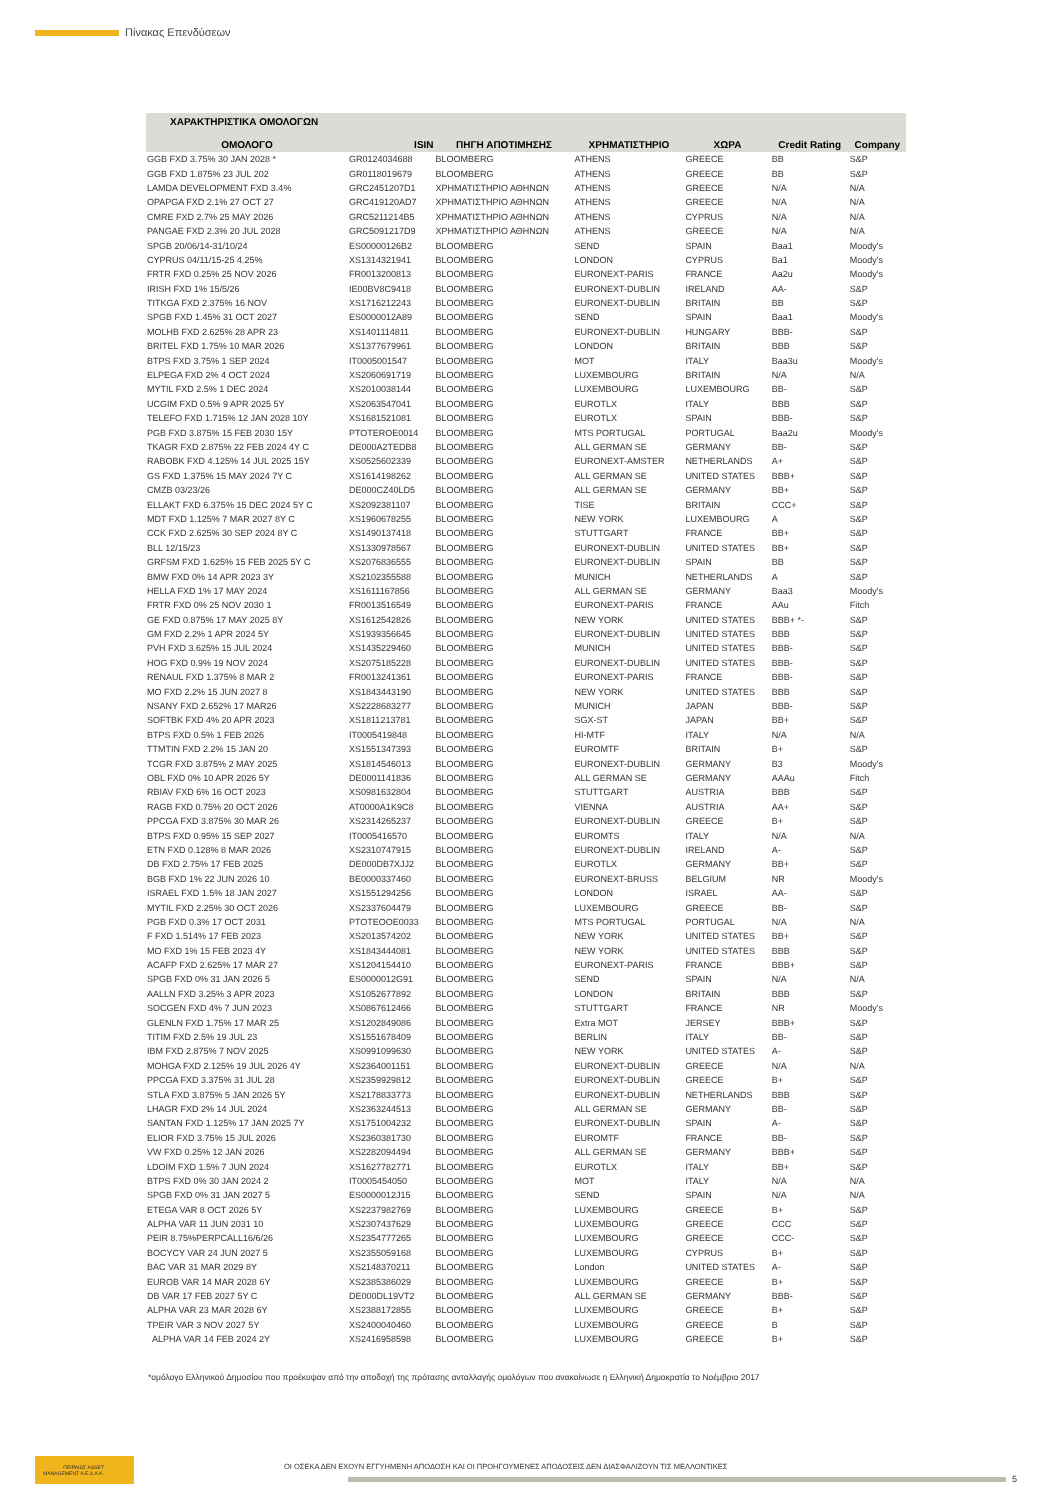Πίνακας Επενδύσεων
| ΧΑΡΑΚΤΗΡΙΣΤΙΚΑ ΟΜΟΛΟΓΩΝ | | | | | | |
| --- | --- | --- | --- | --- | --- | --- |
| ΟΜΟΛΟΓΟ | ISIN | ΠΗΓΗ ΑΠΟΤΙΜΗΣΗΣ | ΧΡΗΜΑΤΙΣΤΗΡΙΟ | ΧΩΡΑ | Credit Rating | Company |
| GGB FXD 3.75% 30 JAN 2028 * | GR0124034688 | BLOOMBERG | ATHENS | GREECE | BB | S&P |
| GGB FXD 1.875% 23 JUL 202 | GR0118019679 | BLOOMBERG | ATHENS | GREECE | BB | S&P |
| LAMDA DEVELOPMENT FXD 3.4% | GRC2451207D1 | ΧΡΗΜΑΤΙΣΤΗΡΙΟ ΑΘΗΝΩΝ | ATHENS | GREECE | N/A | N/A |
| OPAPGA FXD 2.1% 27 OCT 27 | GRC419120AD7 | ΧΡΗΜΑΤΙΣΤΗΡΙΟ ΑΘΗΝΩΝ | ATHENS | GREECE | N/A | N/A |
| CMRE FXD 2.7% 25 MAY 2026 | GRC5211214B5 | ΧΡΗΜΑΤΙΣΤΗΡΙΟ ΑΘΗΝΩΝ | ATHENS | CYPRUS | N/A | N/A |
| PANGAE FXD 2.3% 20 JUL 2028 | GRC5091217D9 | ΧΡΗΜΑΤΙΣΤΗΡΙΟ ΑΘΗΝΩΝ | ATHENS | GREECE | N/A | N/A |
| SPGB 20/06/14-31/10/24 | ES00000126B2 | BLOOMBERG | SEND | SPAIN | Baa1 | Moody's |
| CYPRUS 04/11/15-25 4.25% | XS1314321941 | BLOOMBERG | LONDON | CYPRUS | Ba1 | Moody's |
| FRTR FXD 0.25% 25 NOV 2026 | FR0013200813 | BLOOMBERG | EURONEXT-PARIS | FRANCE | Aa2u | Moody's |
| IRISH FXD 1% 15/5/26 | IE00BV8C9418 | BLOOMBERG | EURONEXT-DUBLIN | IRELAND | AA- | S&P |
| TITKGA FXD 2.375% 16 NOV | XS1716212243 | BLOOMBERG | EURONEXT-DUBLIN | BRITAIN | BB | S&P |
| SPGB FXD 1.45% 31 OCT 2027 | ES0000012A89 | BLOOMBERG | SEND | SPAIN | Baa1 | Moody's |
| MOLHB FXD 2.625% 28 APR 23 | XS1401114811 | BLOOMBERG | EURONEXT-DUBLIN | HUNGARY | BBB- | S&P |
| BRITEL FXD 1.75% 10 MAR 2026 | XS1377679961 | BLOOMBERG | LONDON | BRITAIN | BBB | S&P |
| BTPS FXD 3.75% 1 SEP 2024 | IT0005001547 | BLOOMBERG | MOT | ITALY | Baa3u | Moody's |
| ELPEGA FXD 2% 4 OCT 2024 | XS2060691719 | BLOOMBERG | LUXEMBOURG | BRITAIN | N/A | N/A |
| MYTIL FXD 2.5% 1 DEC 2024 | XS2010038144 | BLOOMBERG | LUXEMBOURG | LUXEMBOURG | BB- | S&P |
| UCGIM FXD 0.5% 9 APR 2025 5Y | XS2063547041 | BLOOMBERG | EUROTLX | ITALY | BBB | S&P |
| TELEFO FXD 1.715% 12 JAN 2028 10Y | XS1681521081 | BLOOMBERG | EUROTLX | SPAIN | BBB- | S&P |
| PGB FXD 3.875% 15 FEB 2030 15Y | PTOTEROE0014 | BLOOMBERG | MTS PORTUGAL | PORTUGAL | Baa2u | Moody's |
| TKAGR FXD 2.875% 22 FEB 2024 4Y C | DE000A2TEDB8 | BLOOMBERG | ALL GERMAN SE | GERMANY | BB- | S&P |
| RABOBK FXD 4.125% 14 JUL 2025 15Y | XS0525602339 | BLOOMBERG | EURONEXT-AMSTER | NETHERLANDS | A+ | S&P |
| GS FXD 1.375% 15 MAY 2024 7Y C | XS1614198262 | BLOOMBERG | ALL GERMAN SE | UNITED STATES | BBB+ | S&P |
| CMZB 03/23/26 | DE000CZ40LD5 | BLOOMBERG | ALL GERMAN SE | GERMANY | BB+ | S&P |
| ELLAKT FXD 6.375% 15 DEC 2024 5Y C | XS2092381107 | BLOOMBERG | TISE | BRITAIN | CCC+ | S&P |
| MDT FXD 1.125% 7 MAR 2027 8Y C | XS1960678255 | BLOOMBERG | NEW YORK | LUXEMBOURG | A | S&P |
| CCK FXD 2.625% 30 SEP 2024 8Y C | XS1490137418 | BLOOMBERG | STUTTGART | FRANCE | BB+ | S&P |
| BLL 12/15/23 | XS1330978567 | BLOOMBERG | EURONEXT-DUBLIN | UNITED STATES | BB+ | S&P |
| GRFSM FXD 1.625% 15 FEB 2025 5Y C | XS2076836555 | BLOOMBERG | EURONEXT-DUBLIN | SPAIN | BB | S&P |
| BMW FXD 0% 14 APR 2023 3Y | XS2102355588 | BLOOMBERG | MUNICH | NETHERLANDS | A | S&P |
| HELLA FXD 1% 17 MAY 2024 | XS1611167856 | BLOOMBERG | ALL GERMAN SE | GERMANY | Baa3 | Moody's |
| FRTR FXD 0% 25 NOV 2030 1 | FR0013516549 | BLOOMBERG | EURONEXT-PARIS | FRANCE | AAu | Fitch |
| GE FXD 0.875% 17 MAY 2025 8Y | XS1612542826 | BLOOMBERG | NEW YORK | UNITED STATES | BBB+ *- | S&P |
| GM FXD 2.2% 1 APR 2024 5Y | XS1939356645 | BLOOMBERG | EURONEXT-DUBLIN | UNITED STATES | BBB | S&P |
| PVH FXD 3.625% 15 JUL 2024 | XS1435229460 | BLOOMBERG | MUNICH | UNITED STATES | BBB- | S&P |
| HOG FXD 0.9% 19 NOV 2024 | XS2075185228 | BLOOMBERG | EURONEXT-DUBLIN | UNITED STATES | BBB- | S&P |
| RENAUL FXD 1.375% 8 MAR 2 | FR0013241361 | BLOOMBERG | EURONEXT-PARIS | FRANCE | BBB- | S&P |
| MO FXD 2.2% 15 JUN 2027 8 | XS1843443190 | BLOOMBERG | NEW YORK | UNITED STATES | BBB | S&P |
| NSANY FXD 2.652% 17 MAR26 | XS2228683277 | BLOOMBERG | MUNICH | JAPAN | BBB- | S&P |
| SOFTBK FXD 4% 20 APR 2023 | XS1811213781 | BLOOMBERG | SGX-ST | JAPAN | BB+ | S&P |
| BTPS FXD 0.5% 1 FEB 2026 | IT0005419848 | BLOOMBERG | HI-MTF | ITALY | N/A | N/A |
| TTMTIN FXD 2.2% 15 JAN 20 | XS1551347393 | BLOOMBERG | EUROMTF | BRITAIN | B+ | S&P |
| TCGR FXD 3.875% 2 MAY 2025 | XS1814546013 | BLOOMBERG | EURONEXT-DUBLIN | GERMANY | B3 | Moody's |
| OBL FXD 0% 10 APR 2026 5Y | DE0001141836 | BLOOMBERG | ALL GERMAN SE | GERMANY | AAAu | Fitch |
| RBIAV FXD 6% 16 OCT 2023 | XS0981632804 | BLOOMBERG | STUTTGART | AUSTRIA | BBB | S&P |
| RAGB FXD 0.75% 20 OCT 2026 | AT0000A1K9C8 | BLOOMBERG | VIENNA | AUSTRIA | AA+ | S&P |
| PPCGA FXD 3.875% 30 MAR 26 | XS2314265237 | BLOOMBERG | EURONEXT-DUBLIN | GREECE | B+ | S&P |
| BTPS FXD 0.95% 15 SEP 2027 | IT0005416570 | BLOOMBERG | EUROMTS | ITALY | N/A | N/A |
| ETN FXD 0.128% 8 MAR 2026 | XS2310747915 | BLOOMBERG | EURONEXT-DUBLIN | IRELAND | A- | S&P |
| DB FXD 2.75% 17 FEB 2025 | DE000DB7XJJ2 | BLOOMBERG | EUROTLX | GERMANY | BB+ | S&P |
| BGB FXD 1% 22 JUN 2026 10 | BE0000337460 | BLOOMBERG | EURONEXT-BRUSS | BELGIUM | NR | Moody's |
| ISRAEL FXD 1.5% 18 JAN 2027 | XS1551294256 | BLOOMBERG | LONDON | ISRAEL | AA- | S&P |
| MYTIL FXD 2.25% 30 OCT 2026 | XS2337604479 | BLOOMBERG | LUXEMBOURG | GREECE | BB- | S&P |
| PGB FXD 0.3% 17 OCT 2031 | PTOTEOOE0033 | BLOOMBERG | MTS PORTUGAL | PORTUGAL | N/A | N/A |
| F FXD 1.514% 17 FEB 2023 | XS2013574202 | BLOOMBERG | NEW YORK | UNITED STATES | BB+ | S&P |
| MO FXD 1% 15 FEB 2023 4Y | XS1843444081 | BLOOMBERG | NEW YORK | UNITED STATES | BBB | S&P |
| ACAFP FXD 2.625% 17 MAR 27 | XS1204154410 | BLOOMBERG | EURONEXT-PARIS | FRANCE | BBB+ | S&P |
| SPGB FXD 0% 31 JAN 2026 5 | ES0000012G91 | BLOOMBERG | SEND | SPAIN | N/A | N/A |
| AALLN FXD 3.25% 3 APR 2023 | XS1052677892 | BLOOMBERG | LONDON | BRITAIN | BBB | S&P |
| SOCGEN FXD 4% 7 JUN 2023 | XS0867612466 | BLOOMBERG | STUTTGART | FRANCE | NR | Moody's |
| GLENLN FXD 1.75% 17 MAR 25 | XS1202849086 | BLOOMBERG | Extra MOT | JERSEY | BBB+ | S&P |
| TITIM FXD 2.5% 19 JUL 23 | XS1551678409 | BLOOMBERG | BERLIN | ITALY | BB- | S&P |
| IBM FXD 2.875% 7 NOV 2025 | XS0991099630 | BLOOMBERG | NEW YORK | UNITED STATES | A- | S&P |
| MOHGA FXD 2.125% 19 JUL 2026 4Y | XS2364001151 | BLOOMBERG | EURONEXT-DUBLIN | GREECE | N/A | N/A |
| PPCGA FXD 3.375% 31 JUL 28 | XS2359929812 | BLOOMBERG | EURONEXT-DUBLIN | GREECE | B+ | S&P |
| STLA FXD 3.875% 5 JAN 2026 5Y | XS2178833773 | BLOOMBERG | EURONEXT-DUBLIN | NETHERLANDS | BBB | S&P |
| LHAGR FXD 2% 14 JUL 2024 | XS2363244513 | BLOOMBERG | ALL GERMAN SE | GERMANY | BB- | S&P |
| SANTAN FXD 1.125% 17 JAN 2025 7Y | XS1751004232 | BLOOMBERG | EURONEXT-DUBLIN | SPAIN | A- | S&P |
| ELIOR FXD 3.75% 15 JUL 2026 | XS2360381730 | BLOOMBERG | EUROMTF | FRANCE | BB- | S&P |
| VW FXD 0.25% 12 JAN 2026 | XS2282094494 | BLOOMBERG | ALL GERMAN SE | GERMANY | BBB+ | S&P |
| LDOIM FXD 1.5% 7 JUN 2024 | XS1627782771 | BLOOMBERG | EUROTLX | ITALY | BB+ | S&P |
| BTPS FXD 0% 30 JAN 2024 2 | IT0005454050 | BLOOMBERG | MOT | ITALY | N/A | N/A |
| SPGB FXD 0% 31 JAN 2027 5 | ES0000012J15 | BLOOMBERG | SEND | SPAIN | N/A | N/A |
| ETEGA VAR 8 OCT 2026 5Y | XS2237982769 | BLOOMBERG | LUXEMBOURG | GREECE | B+ | S&P |
| ALPHA VAR 11 JUN 2031 10 | XS2307437629 | BLOOMBERG | LUXEMBOURG | GREECE | CCC | S&P |
| PEIR 8.75%PERPCALL16/6/26 | XS2354777265 | BLOOMBERG | LUXEMBOURG | GREECE | CCC- | S&P |
| BOCYCY VAR 24 JUN 2027 5 | XS2355059168 | BLOOMBERG | LUXEMBOURG | CYPRUS | B+ | S&P |
| BAC VAR 31 MAR 2029 8Y | XS2148370211 | BLOOMBERG | London | UNITED STATES | A- | S&P |
| EUROB VAR 14 MAR 2028 6Y | XS2385386029 | BLOOMBERG | LUXEMBOURG | GREECE | B+ | S&P |
| DB VAR 17 FEB 2027 5Y C | DE000DL19VT2 | BLOOMBERG | ALL GERMAN SE | GERMANY | BBB- | S&P |
| ALPHA VAR 23 MAR 2028 6Y | XS2388172855 | BLOOMBERG | LUXEMBOURG | GREECE | B+ | S&P |
| TPEIR VAR 3 NOV 2027 5Y | XS2400040460 | BLOOMBERG | LUXEMBOURG | GREECE | B | S&P |
| ALPHA VAR 14 FEB 2024 2Y | XS2416958598 | BLOOMBERG | LUXEMBOURG | GREECE | B+ | S&P |
*ομόλογο Ελληνικού Δημοσίου που προέκυψαν από την αποδοχή της πρότασης ανταλλαγής ομολόγων που ανακοίνωσε η Ελληνική Δημοκρατία το Νοέμβριο 2017
ΠΕΙΡΑΙΩΣ ASSET MANAGEMENT Α.Ε.Δ.Α.Κ.
ΟΙ ΟΣΕΚΑ ΔΕΝ ΕΧΟΥΝ ΕΓΓΥΗΜΕΝΗ ΑΠΟΔΟΣΗ ΚΑΙ ΟΙ ΠΡΟΗΓΟΥΜΕΝΕΣ ΑΠΟΔΟΣΕΙΣ ΔΕΝ ΔΙΑΣΦΑΛΙΖΟΥΝ ΤΙΣ ΜΕΛΛΟΝΤΙΚΕΣ
5